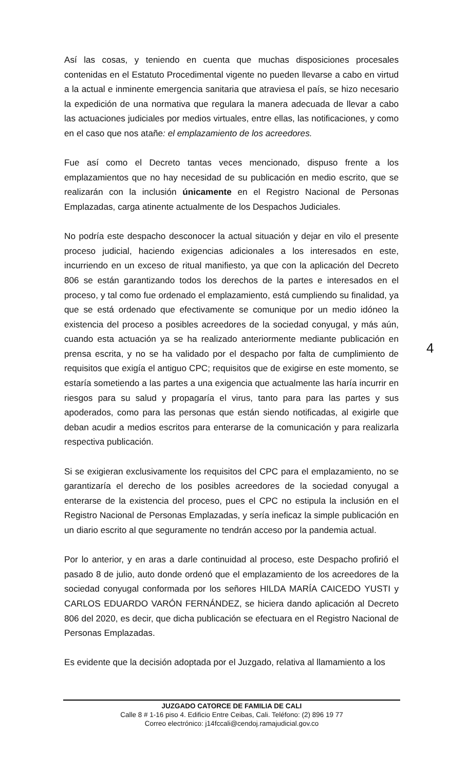Así las cosas, y teniendo en cuenta que muchas disposiciones procesales contenidas en el Estatuto Procedimental vigente no pueden llevarse a cabo en virtud a la actual e inminente emergencia sanitaria que atraviesa el país, se hizo necesario la expedición de una normativa que regulara la manera adecuada de llevar a cabo las actuaciones judiciales por medios virtuales, entre ellas, las notificaciones, y como en el caso que nos atañe: el emplazamiento de los acreedores.
Fue así como el Decreto tantas veces mencionado, dispuso frente a los emplazamientos que no hay necesidad de su publicación en medio escrito, que se realizarán con la inclusión únicamente en el Registro Nacional de Personas Emplazadas, carga atinente actualmente de los Despachos Judiciales.
No podría este despacho desconocer la actual situación y dejar en vilo el presente proceso judicial, haciendo exigencias adicionales a los interesados en este, incurriendo en un exceso de ritual manifiesto, ya que con la aplicación del Decreto 806 se están garantizando todos los derechos de la partes e interesados en el proceso, y tal como fue ordenado el emplazamiento, está cumpliendo su finalidad, ya que se está ordenado que efectivamente se comunique por un medio idóneo la existencia del proceso a posibles acreedores de la sociedad conyugal, y más aún, cuando esta actuación ya se ha realizado anteriormente mediante publicación en prensa escrita, y no se ha validado por el despacho por falta de cumplimiento de requisitos que exigía el antiguo CPC; requisitos que de exigirse en este momento, se estaría sometiendo a las partes a una exigencia que actualmente las haría incurrir en riesgos para su salud y propagaría el virus, tanto para para las partes y sus apoderados, como para las personas que están siendo notificadas, al exigirle que deban acudir a medios escritos para enterarse de la comunicación y para realizarla respectiva publicación.
Si se exigieran exclusivamente los requisitos del CPC para el emplazamiento, no se garantizaría el derecho de los posibles acreedores de la sociedad conyugal a enterarse de la existencia del proceso, pues el CPC no estipula la inclusión en el Registro Nacional de Personas Emplazadas, y sería ineficaz la simple publicación en un diario escrito al que seguramente no tendrán acceso por la pandemia actual.
Por lo anterior, y en aras a darle continuidad al proceso, este Despacho profirió el pasado 8 de julio, auto donde ordenó que el emplazamiento de los acreedores de la sociedad conyugal conformada por los señores HILDA MARÍA CAICEDO YUSTI y CARLOS EDUARDO VARÓN FERNÁNDEZ, se hiciera dando aplicación al Decreto 806 del 2020, es decir, que dicha publicación se efectuara en el Registro Nacional de Personas Emplazadas.
Es evidente que la decisión adoptada por el Juzgado, relativa al llamamiento a los
4
JUZGADO CATORCE DE FAMILIA DE CALI
Calle 8 # 1-16 piso 4. Edificio Entre Ceibas, Cali. Teléfono: (2) 896 19 77
Correo electrónico: j14fccali@cendoj.ramajudicial.gov.co